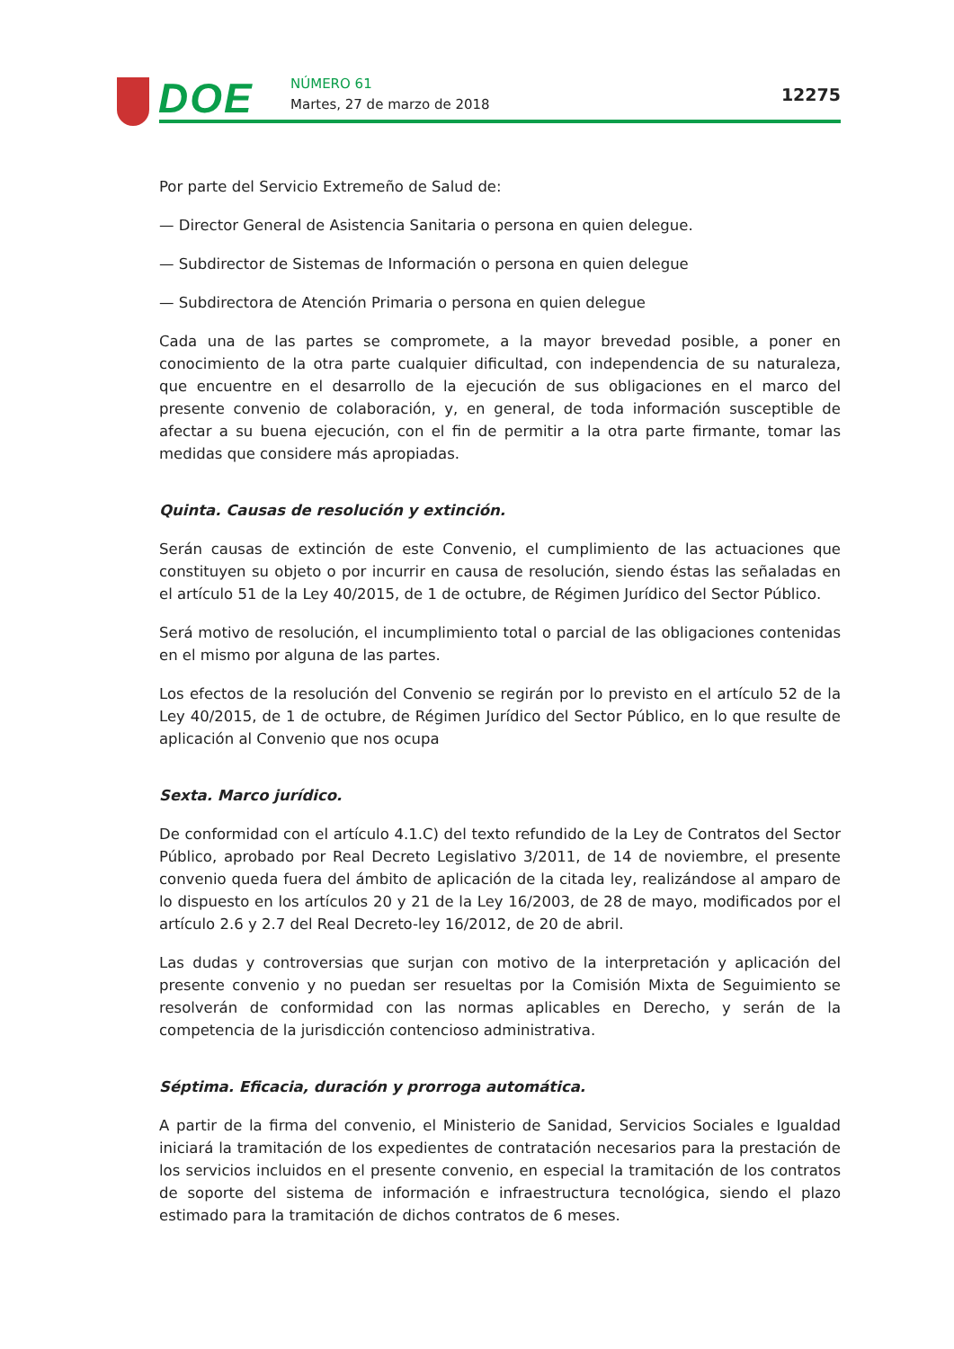DOE NÚMERO 61
Martes, 27 de marzo de 2018 12275
Por parte del Servicio Extremeño de Salud de:
— Director General de Asistencia Sanitaria o persona en quien delegue.
— Subdirector de Sistemas de Información o persona en quien delegue
— Subdirectora de Atención Primaria o persona en quien delegue
Cada una de las partes se compromete, a la mayor brevedad posible, a poner en conocimiento de la otra parte cualquier dificultad, con independencia de su naturaleza, que encuentre en el desarrollo de la ejecución de sus obligaciones en el marco del presente convenio de colaboración, y, en general, de toda información susceptible de afectar a su buena ejecución, con el fin de permitir a la otra parte firmante, tomar las medidas que considere más apropiadas.
Quinta. Causas de resolución y extinción.
Serán causas de extinción de este Convenio, el cumplimiento de las actuaciones que constituyen su objeto o por incurrir en causa de resolución, siendo éstas las señaladas en el artículo 51 de la Ley 40/2015, de 1 de octubre, de Régimen Jurídico del Sector Público.
Será motivo de resolución, el incumplimiento total o parcial de las obligaciones contenidas en el mismo por alguna de las partes.
Los efectos de la resolución del Convenio se regirán por lo previsto en el artículo 52 de la Ley 40/2015, de 1 de octubre, de Régimen Jurídico del Sector Público, en lo que resulte de aplicación al Convenio que nos ocupa
Sexta. Marco jurídico.
De conformidad con el artículo 4.1.C) del texto refundido de la Ley de Contratos del Sector Público, aprobado por Real Decreto Legislativo 3/2011, de 14 de noviembre, el presente convenio queda fuera del ámbito de aplicación de la citada ley, realizándose al amparo de lo dispuesto en los artículos 20 y 21 de la Ley 16/2003, de 28 de mayo, modificados por el artículo 2.6 y 2.7 del Real Decreto-ley 16/2012, de 20 de abril.
Las dudas y controversias que surjan con motivo de la interpretación y aplicación del presente convenio y no puedan ser resueltas por la Comisión Mixta de Seguimiento se resolverán de conformidad con las normas aplicables en Derecho, y serán de la competencia de la jurisdicción contencioso administrativa.
Séptima. Eficacia, duración y prorroga automática.
A partir de la firma del convenio, el Ministerio de Sanidad, Servicios Sociales e Igualdad iniciará la tramitación de los expedientes de contratación necesarios para la prestación de los servicios incluidos en el presente convenio, en especial la tramitación de los contratos de soporte del sistema de información e infraestructura tecnológica, siendo el plazo estimado para la tramitación de dichos contratos de 6 meses.